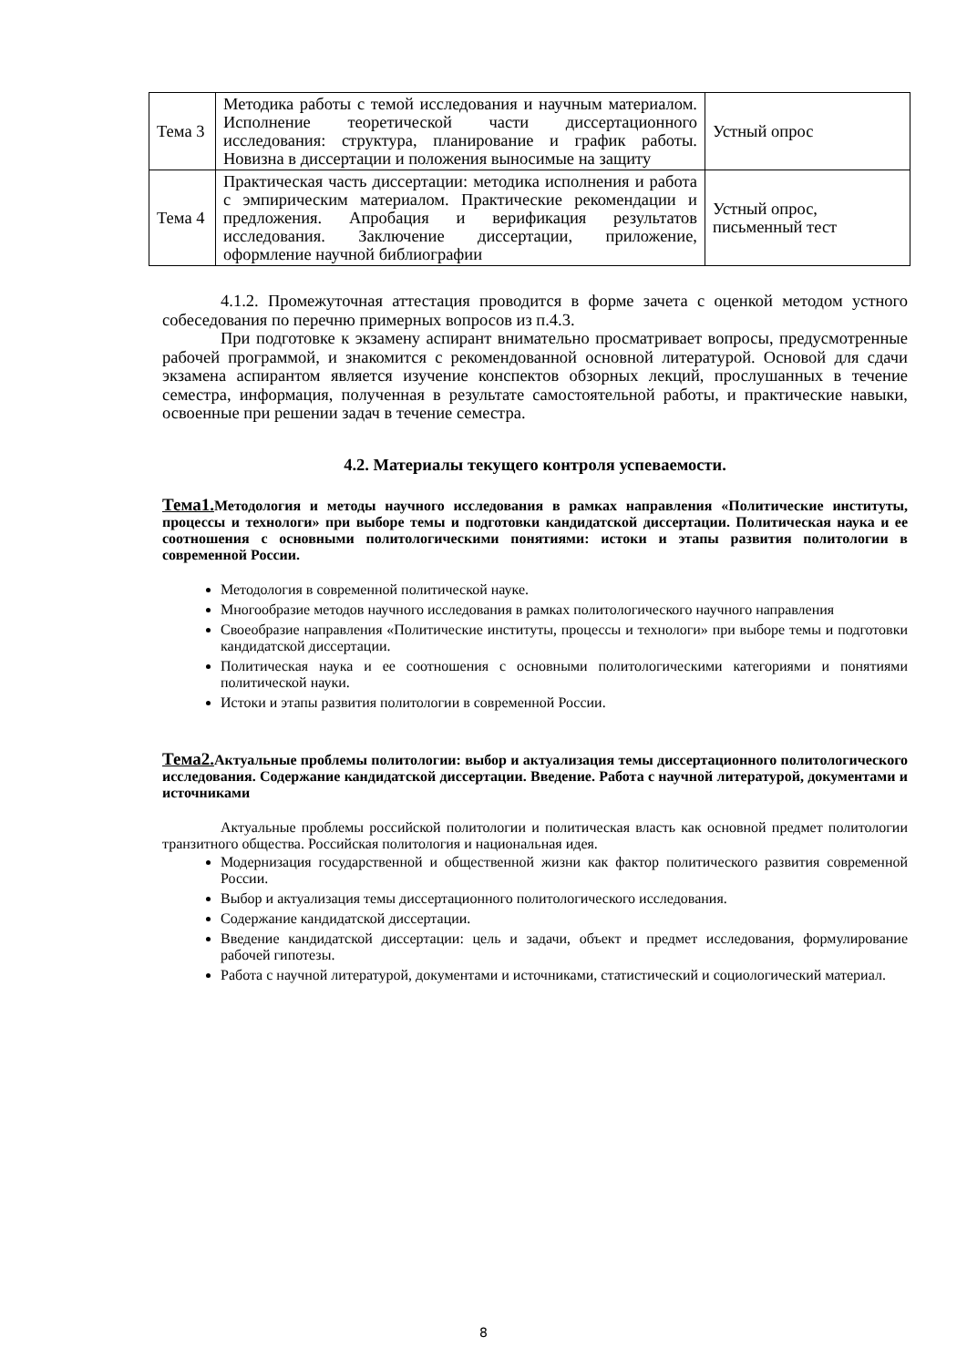| Тема 3 | Методика работы с темой исследования и научным материалом. Исполнение теоретической части диссертационного исследования: структура, планирование и график работы. Новизна в диссертации и положения выносимые на защиту | Устный опрос |
| Тема 4 | Практическая часть диссертации: методика исполнения и работа с эмпирическим материалом. Практические рекомендации и предложения. Апробация и верификация результатов исследования. Заключение диссертации, приложение, оформление научной библиографии | Устный опрос, письменный тест |
4.1.2. Промежуточная аттестация проводится в форме зачета с оценкой методом устного собеседования по перечню примерных вопросов из п.4.3.
При подготовке к экзамену аспирант внимательно просматривает вопросы, предусмотренные рабочей программой, и знакомится с рекомендованной основной литературой. Основой для сдачи экзамена аспирантом является изучение конспектов обзорных лекций, прослушанных в течение семестра, информация, полученная в результате самостоятельной работы, и практические навыки, освоенные при решении задач в течение семестра.
4.2. Материалы текущего контроля успеваемости.
Тема1. Методология и методы научного исследования в рамках направления «Политические институты, процессы и технологи» при выборе темы и подготовки кандидатской диссертации. Политическая наука и ее соотношения с основными политологическими понятиями: истоки и этапы развития политологии в современной России.
Методология в современной политической науке.
Многообразие методов научного исследования в рамках политологического научного направления
Своеобразие направления «Политические институты, процессы и технологи» при выборе темы и подготовки кандидатской диссертации.
Политическая наука и ее соотношения с основными политологическими категориями и понятиями политической науки.
Истоки и этапы развития политологии в современной России.
Тема2. Актуальные проблемы политологии: выбор и актуализация темы диссертационного политологического исследования. Содержание кандидатской диссертации. Введение. Работа с научной литературой, документами и источниками
Актуальные проблемы российской политологии и политическая власть как основной предмет политологии транзитного общества. Российская политология и национальная идея.
Модернизация государственной и общественной жизни как фактор политического развития современной России.
Выбор и актуализация темы диссертационного политологического исследования.
Содержание кандидатской диссертации.
Введение кандидатской диссертации: цель и задачи, объект и предмет исследования, формулирование рабочей гипотезы.
Работа с научной литературой, документами и источниками, статистический и социологический материал.
8